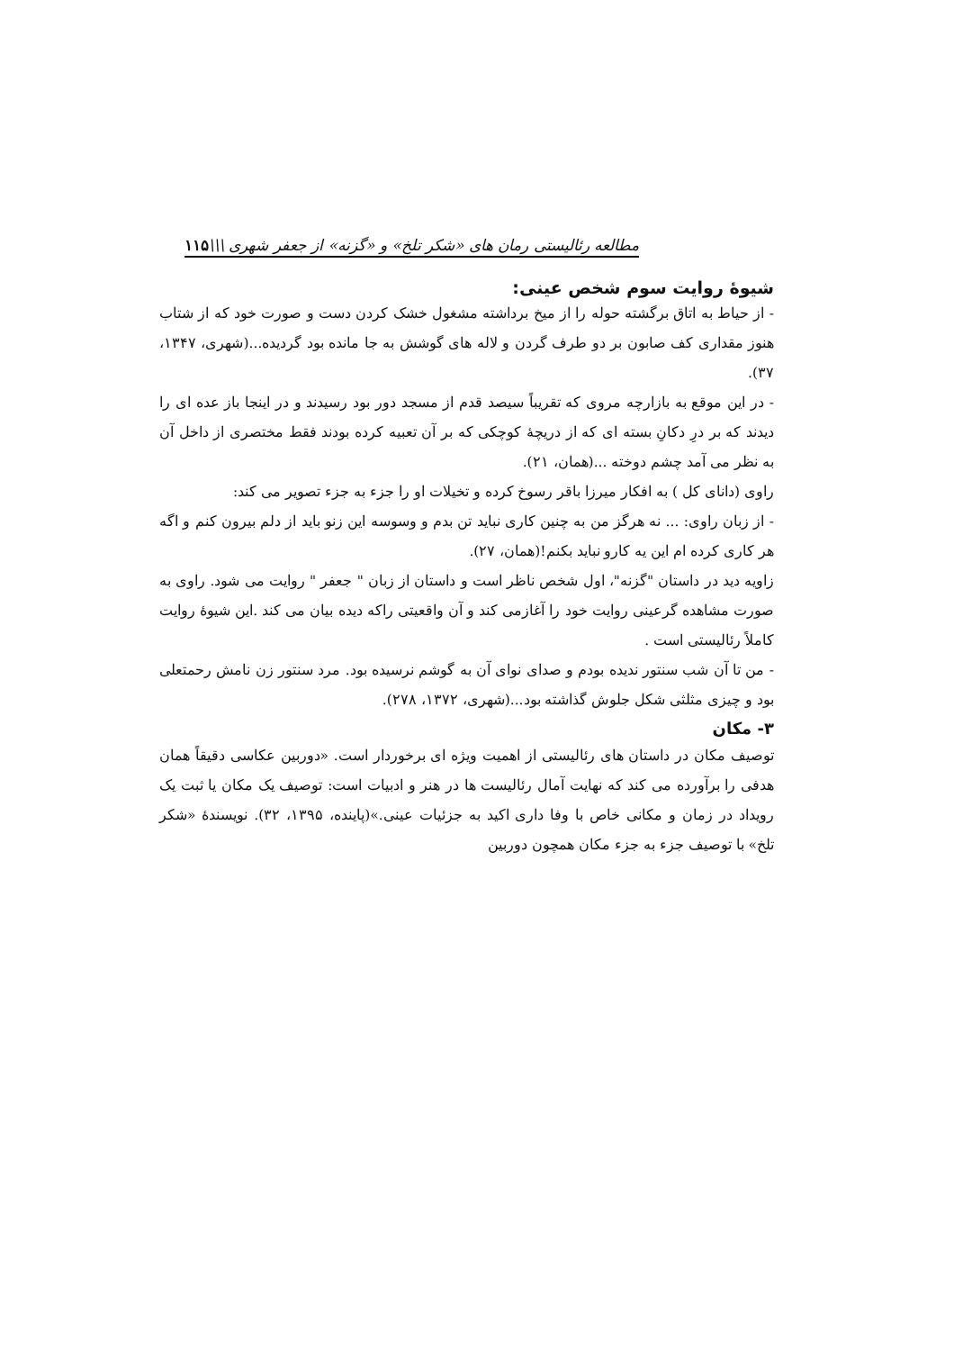مطالعه رئالیستی رمان های «شکر تلخ» و «گزنه» از جعفر شهری \\\۱۱۵
شیوۀ روایت سوم شخص عینی:
- از حیاط به اتاق برگشته حوله را از میخ برداشته مشغول خشک کردن دست و صورت خود که از شتاب هنوز مقداری کف صابون بر دو طرف گردن و لاله های گوشش به جا مانده بود گردیده...(شهری، ۱۳۴۷، ۳۷).
- در این موقع به بازارچه مروی که تقریباً سیصد قدم از مسجد دور بود رسیدند و در اینجا باز عده ای را دیدند که بر درِ دکانِ بسته ای که از دریچۀ کوچکی که بر آن تعبیه کرده بودند فقط مختصری از داخل آن به نظر می آمد چشم دوخته ...(همان، ۲۱).
راوی (دانای کل ) به افکار میرزا باقر رسوخ کرده و تخیلات او را جزء به جزء تصویر می کند:
- از زبان راوی: ... نه هرگز من به چنین کاری نباید تن بدم و وسوسه این زنو باید از دلم بیرون کنم و اگه هر کاری کرده ام این یه کارو نباید بکنم!(همان، ۲۷).
زاویه دید در داستان "گزنه"، اول شخص ناظر است و داستان از زبان " جعفر " روایت می شود. راوی به صورت مشاهده گرعینی روایت خود را آغازمی کند و آن واقعیتی راکه دیده بیان می کند .این شیوۀ روایت کاملاً رئالیستی است .
- من تا آن شب سنتور ندیده بودم و صدای نوای آن به گوشم نرسیده بود. مرد سنتور زن نامش رحمتعلی بود و چیزی مثلثی شکل جلوش گذاشته بود...(شهری، ۱۳۷۲، ۲۷۸).
۳- مکان
توصیف مکان در داستان های رئالیستی از اهمیت ویژه ای برخوردار است. «دوربین عکاسی دقیقاً همان هدفی را برآورده می کند که نهایت آمال رئالیست ها در هنر و ادبیات است: توصیف یک مکان یا ثبت یک رویداد در زمان و مکانی خاص با وفا داری اکید به جزئیات عینی.»(پاینده، ۱۳۹۵، ۳۲). نویسندۀ «شکر تلخ» با توصیف جزء به جزء مکان همچون دوربین